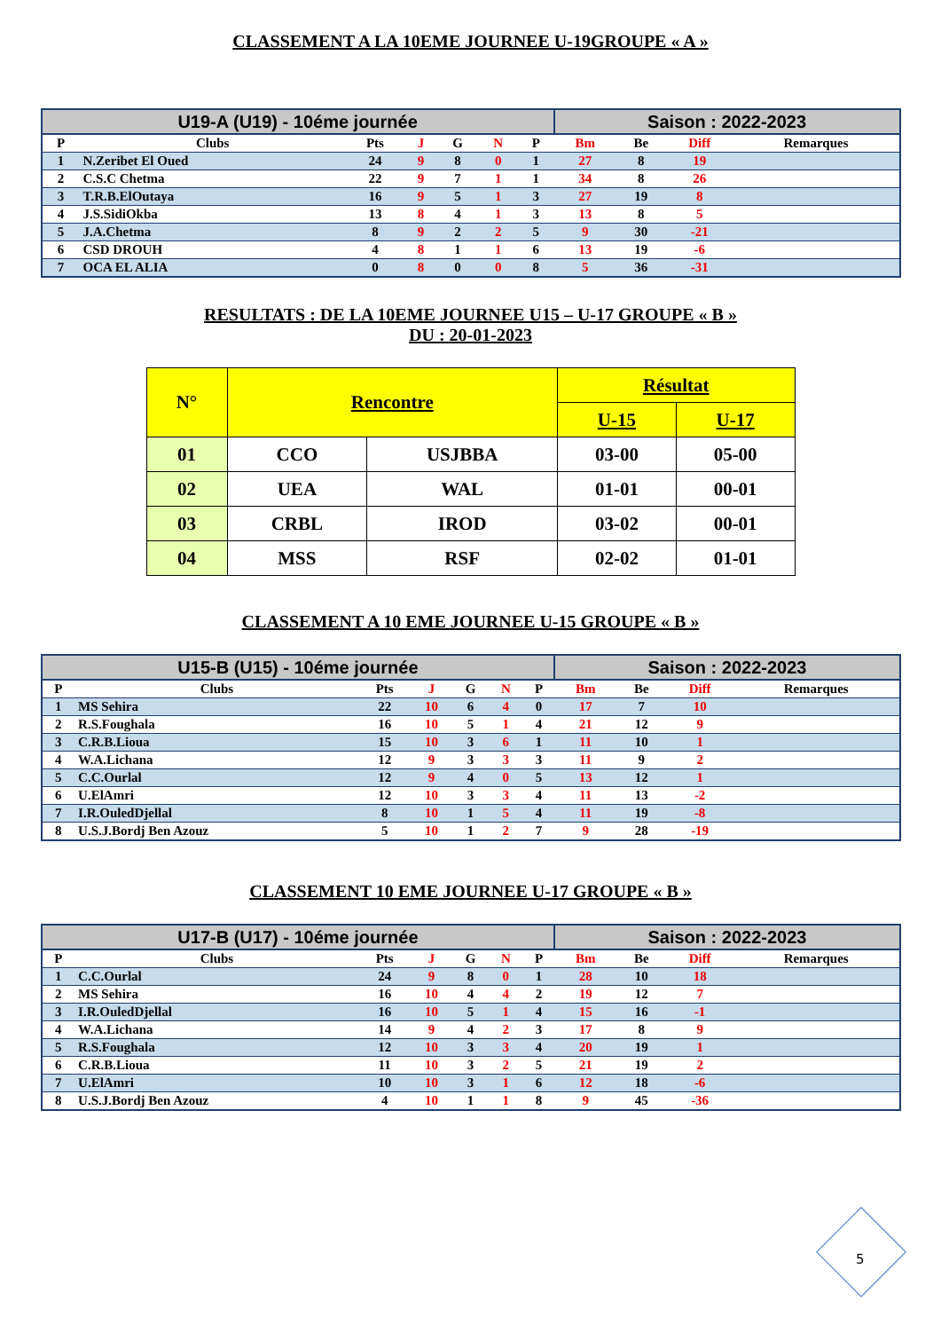CLASSEMENT A LA 10EME JOURNEE U-19GROUPE « A »
| U19-A (U19) - 10éme journée | | | | | | | Saison : 2022-2023 | | | |
| --- | --- | --- | --- | --- | --- | --- | --- | --- | --- | --- |
| P | Clubs | Pts | J | G | N | P | Bm | Be | Diff | Remarques |
| 1 | N.Zeribet El Oued | 24 | 9 | 8 | 0 | 1 | 27 | 8 | 19 | |
| 2 | C.S.C Chetma | 22 | 9 | 7 | 1 | 1 | 34 | 8 | 26 | |
| 3 | T.R.B.ElOutaya | 16 | 9 | 5 | 1 | 3 | 27 | 19 | 8 | |
| 4 | J.S.SidiOkba | 13 | 8 | 4 | 1 | 3 | 13 | 8 | 5 | |
| 5 | J.A.Chetma | 8 | 9 | 2 | 2 | 5 | 9 | 30 | -21 | |
| 6 | CSD DROUH | 4 | 8 | 1 | 1 | 6 | 13 | 19 | -6 | |
| 7 | OCA EL ALIA | 0 | 8 | 0 | 0 | 8 | 5 | 36 | -31 | |
RESULTATS : DE LA 10EME JOURNEE U15 – U-17 GROUPE « B »
DU : 20-01-2023
| N° | Rencontre | | Résultat | |
| --- | --- | --- | --- | --- |
| | | | U-15 | U-17 |
| 01 | CCO | USJBBA | 03-00 | 05-00 |
| 02 | UEA | WAL | 01-01 | 00-01 |
| 03 | CRBL | IROD | 03-02 | 00-01 |
| 04 | MSS | RSF | 02-02 | 01-01 |
CLASSEMENT A 10 EME JOURNEE U-15 GROUPE « B »
| U15-B (U15) - 10éme journée | | | | | | | Saison : 2022-2023 | | | |
| --- | --- | --- | --- | --- | --- | --- | --- | --- | --- | --- |
| P | Clubs | Pts | J | G | N | P | Bm | Be | Diff | Remarques |
| 1 | MS Sehira | 22 | 10 | 6 | 4 | 0 | 17 | 7 | 10 | |
| 2 | R.S.Foughala | 16 | 10 | 5 | 1 | 4 | 21 | 12 | 9 | |
| 3 | C.R.B.Lioua | 15 | 10 | 3 | 6 | 1 | 11 | 10 | 1 | |
| 4 | W.A.Lichana | 12 | 9 | 3 | 3 | 3 | 11 | 9 | 2 | |
| 5 | C.C.Ourlal | 12 | 9 | 4 | 0 | 5 | 13 | 12 | 1 | |
| 6 | U.ElAmri | 12 | 10 | 3 | 3 | 4 | 11 | 13 | -2 | |
| 7 | I.R.OuledDjellal | 8 | 10 | 1 | 5 | 4 | 11 | 19 | -8 | |
| 8 | U.S.J.Bordj Ben Azouz | 5 | 10 | 1 | 2 | 7 | 9 | 28 | -19 | |
CLASSEMENT 10 EME JOURNEE U-17 GROUPE « B »
| U17-B (U17) - 10éme journée | | | | | | | Saison : 2022-2023 | | | |
| --- | --- | --- | --- | --- | --- | --- | --- | --- | --- | --- |
| P | Clubs | Pts | J | G | N | P | Bm | Be | Diff | Remarques |
| 1 | C.C.Ourlal | 24 | 9 | 8 | 0 | 1 | 28 | 10 | 18 | |
| 2 | MS Sehira | 16 | 10 | 4 | 4 | 2 | 19 | 12 | 7 | |
| 3 | I.R.OuledDjellal | 16 | 10 | 5 | 1 | 4 | 15 | 16 | -1 | |
| 4 | W.A.Lichana | 14 | 9 | 4 | 2 | 3 | 17 | 8 | 9 | |
| 5 | R.S.Foughala | 12 | 10 | 3 | 3 | 4 | 20 | 19 | 1 | |
| 6 | C.R.B.Lioua | 11 | 10 | 3 | 2 | 5 | 21 | 19 | 2 | |
| 7 | U.ElAmri | 10 | 10 | 3 | 1 | 6 | 12 | 18 | -6 | |
| 8 | U.S.J.Bordj Ben Azouz | 4 | 10 | 1 | 1 | 8 | 9 | 45 | -36 | |
5